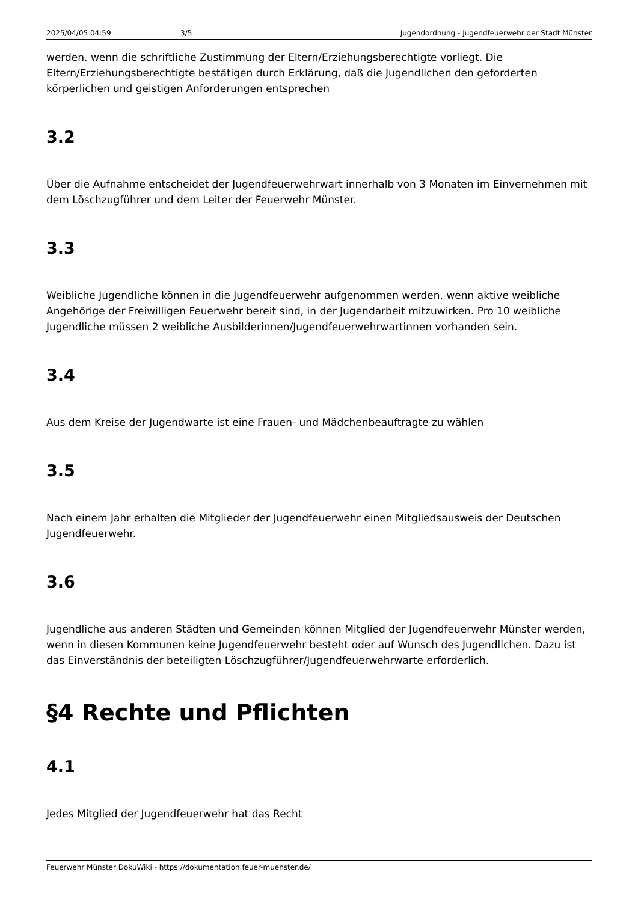2025/04/05 04:59 3/5 Jugendordnung - Jugendfeuerwehr der Stadt Münster
werden. wenn die schriftliche Zustimmung der Eltern/Erziehungsberechtigte vorliegt. Die Eltern/Erziehungsberechtigte bestätigen durch Erklärung, daß die Jugendlichen den geforderten körperlichen und geistigen Anforderungen entsprechen
3.2
Über die Aufnahme entscheidet der Jugendfeuerwehrwart innerhalb von 3 Monaten im Einvernehmen mit dem Löschzugführer und dem Leiter der Feuerwehr Münster.
3.3
Weibliche Jugendliche können in die Jugendfeuerwehr aufgenommen werden, wenn aktive weibliche Angehörige der Freiwilligen Feuerwehr bereit sind, in der Jugendarbeit mitzuwirken. Pro 10 weibliche Jugendliche müssen 2 weibliche Ausbilderinnen/Jugendfeuerwehrwartinnen vorhanden sein.
3.4
Aus dem Kreise der Jugendwarte ist eine Frauen- und Mädchenbeauftragte zu wählen
3.5
Nach einem Jahr erhalten die Mitglieder der Jugendfeuerwehr einen Mitgliedsausweis der Deutschen Jugendfeuerwehr.
3.6
Jugendliche aus anderen Städten und Gemeinden können Mitglied der Jugendfeuerwehr Münster werden, wenn in diesen Kommunen keine Jugendfeuerwehr besteht oder auf Wunsch des Jugendlichen. Dazu ist das Einverständnis der beteiligten Löschzugführer/Jugendfeuerwehrwarte erforderlich.
§4 Rechte und Pflichten
4.1
Jedes Mitglied der Jugendfeuerwehr hat das Recht
Feuerwehr Münster DokuWiki - https://dokumentation.feuer-muenster.de/